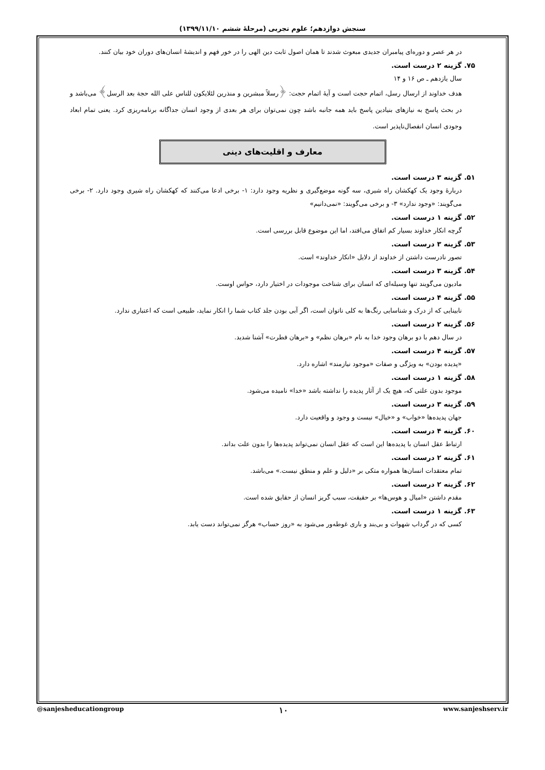سنجش دوازدهم؛ علوم تجربی (مرحلهٔ ششم ۱۳۹۹/۱۱/۱۰)
در هر عصر و دوره‌ای پیامبران جدیدی مبعوث شدند تا همان اصول ثابت دین الهی را در خور فهم و اندیشهٔ انسان‌های دوران خود بیان کنند.
۷۵. گزینه ۲ درست است.
سال یازدهم ـ ص ۱۶ و ۱۴
هدف خداوند از ارسال رسل، اتمام حجت است و آیهٔ اتمام حجت: ﴿رسلاً مبشرین و منذرین لئلایکون للناس علی الله حجة بعد الرسل﴾ می‌باشد و در بحث پاسخ به نیازهای بنیادین پاسخ باید همه جانبه باشد چون نمی‌توان برای هر بعدی از وجود انسان جداگانه برنامه‌ریزی کرد. یعنی تمام ابعاد وجودی انسان انفصال‌ناپذیر است.
معارف و اقلیت‌های دینی
۵۱. گزینه ۳ درست است.
دربارهٔ وجود یک کهکشان راه شیری، سه گونه موضع‌گیری و نظریه وجود دارد: ۱- برخی ادعا می‌کنند که کهکشان راه شیری وجود دارد. ۲- برخی می‌گویند: «وجود ندارد» ۳- و برخی می‌گویند: «نمی‌دانیم»
۵۲. گزینه ۱ درست است.
گرچه انکار خداوند بسیار کم اتفاق می‌افتد، اما این موضوع قابل بررسی است.
۵۳. گزینه ۳ درست است.
تصور نادرست داشتن از خداوند از دلایل «انکار خداوند» است.
۵۴. گزینه ۳ درست است.
مادیون می‌گویند تنها وسیله‌ای که انسان برای شناخت موجودات در اختیار دارد، حواس اوست.
۵۵. گزینه ۴ درست است.
نابینایی که از درک و شناسایی رنگ‌ها به کلی ناتوان است، اگر آبی بودن جلد کتاب شما را انکار نماید، طبیعی است که اعتباری ندارد.
۵۶. گزینه ۲ درست است.
در سال دهم با دو برهان وجود خدا به نام «برهان نظم» و «برهان فطرت» آشنا شدید.
۵۷. گزینه ۴ درست است.
«پدیده بودن» به ویژگی و صفات «موجود نیازمند» اشاره دارد.
۵۸. گزینه ۱ درست است.
موجود بدون علتی که، هیچ یک از آثار پدیده را نداشته باشد «خدا» نامیده می‌شود.
۵۹. گزینه ۳ درست است.
جهان پدیده‌ها «خواب» و «خیال» نیست و وجود و واقعیت دارد.
۶۰. گزینه ۴ درست است.
ارتباط عقل انسان با پدیده‌ها این است که عقل انسان نمی‌تواند پدیده‌ها را بدون علت بداند.
۶۱. گزینه ۲ درست است.
تمام معتقدات انسان‌ها همواره متکی بر «دلیل و علم و منطق نیست.» می‌باشد.
۶۲. گزینه ۲ درست است.
مقدم داشتن «امیال و هوس‌ها» بر حقیقت، سبب گریز انسان از حقایق شده است.
۶۳. گزینه ۱ درست است.
کسی که در گرداب شهوات و بی‌بند و باری غوطه‌ور می‌شود به «روز حساب» هرگز نمی‌تواند دست یابد.
@sanjesheducationgroup ۱۰ www.sanjeshserv.ir